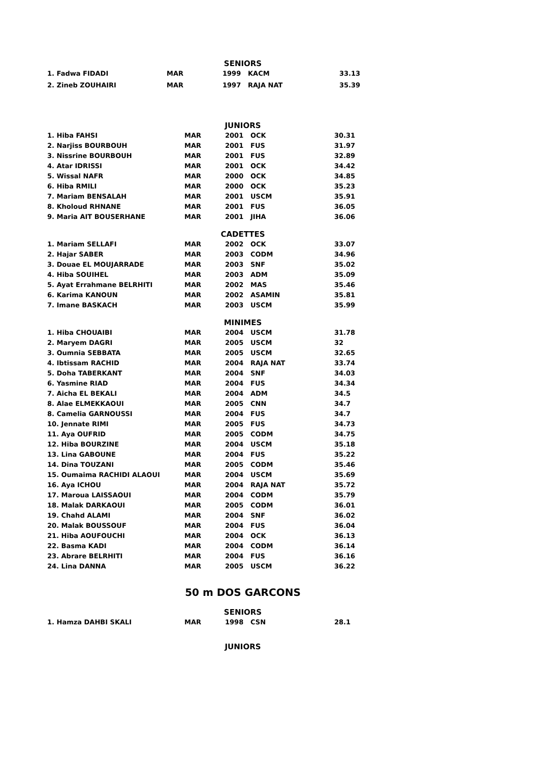SENIORS
| 1. Fadwa FIDADI | MAR | 1999 | KACM | 33.13 |
| 2. Zineb ZOUHAIRI | MAR | 1997 | RAJA NAT | 35.39 |
JUNIORS
| 1. Hiba FAHSI | MAR | 2001 | OCK | 30.31 |
| 2. Narjiss BOURBOUH | MAR | 2001 | FUS | 31.97 |
| 3. Nissrine BOURBOUH | MAR | 2001 | FUS | 32.89 |
| 4. Atar IDRISSI | MAR | 2001 | OCK | 34.42 |
| 5. Wissal NAFR | MAR | 2000 | OCK | 34.85 |
| 6. Hiba RMILI | MAR | 2000 | OCK | 35.23 |
| 7. Mariam BENSALAH | MAR | 2001 | USCM | 35.91 |
| 8. Kholoud RHNANE | MAR | 2001 | FUS | 36.05 |
| 9. Maria AIT BOUSERHANE | MAR | 2001 | JIHA | 36.06 |
CADETTES
| 1. Mariam SELLAFI | MAR | 2002 | OCK | 33.07 |
| 2. Hajar SABER | MAR | 2003 | CODM | 34.96 |
| 3. Douae EL MOUJARRADE | MAR | 2003 | SNF | 35.02 |
| 4. Hiba SOUIHEL | MAR | 2003 | ADM | 35.09 |
| 5. Ayat Errahmane BELRHITI | MAR | 2002 | MAS | 35.46 |
| 6. Karima KANOUN | MAR | 2002 | ASAMIN | 35.81 |
| 7. Imane BASKACH | MAR | 2003 | USCM | 35.99 |
MINIMES
| 1. Hiba CHOUAIBI | MAR | 2004 | USCM | 31.78 |
| 2. Maryem DAGRI | MAR | 2005 | USCM | 32 |
| 3. Oumnia SEBBATA | MAR | 2005 | USCM | 32.65 |
| 4. Ibtissam RACHID | MAR | 2004 | RAJA NAT | 33.74 |
| 5. Doha TABERKANT | MAR | 2004 | SNF | 34.03 |
| 6. Yasmine RIAD | MAR | 2004 | FUS | 34.34 |
| 7. Aicha EL BEKALI | MAR | 2004 | ADM | 34.5 |
| 8. Alae ELMEKKAOUI | MAR | 2005 | CNN | 34.7 |
| 8. Camelia GARNOUSSI | MAR | 2004 | FUS | 34.7 |
| 10. Jennate RIMI | MAR | 2005 | FUS | 34.73 |
| 11. Aya OUFRID | MAR | 2005 | CODM | 34.75 |
| 12. Hiba BOURZINE | MAR | 2004 | USCM | 35.18 |
| 13. Lina GABOUNE | MAR | 2004 | FUS | 35.22 |
| 14. Dina TOUZANI | MAR | 2005 | CODM | 35.46 |
| 15. Oumaima RACHIDI ALAOUI | MAR | 2004 | USCM | 35.69 |
| 16. Aya ICHOU | MAR | 2004 | RAJA NAT | 35.72 |
| 17. Maroua LAISSAOUI | MAR | 2004 | CODM | 35.79 |
| 18. Malak DARKAOUI | MAR | 2005 | CODM | 36.01 |
| 19. Chahd ALAMI | MAR | 2004 | SNF | 36.02 |
| 20. Malak BOUSSOUF | MAR | 2004 | FUS | 36.04 |
| 21. Hiba AOUFOUCHI | MAR | 2004 | OCK | 36.13 |
| 22. Basma KADI | MAR | 2004 | CODM | 36.14 |
| 23. Abrare BELRHITI | MAR | 2004 | FUS | 36.16 |
| 24. Lina DANNA | MAR | 2005 | USCM | 36.22 |
50 m DOS GARCONS
SENIORS
| 1. Hamza DAHBI SKALI | MAR | 1998 | CSN | 28.1 |
JUNIORS